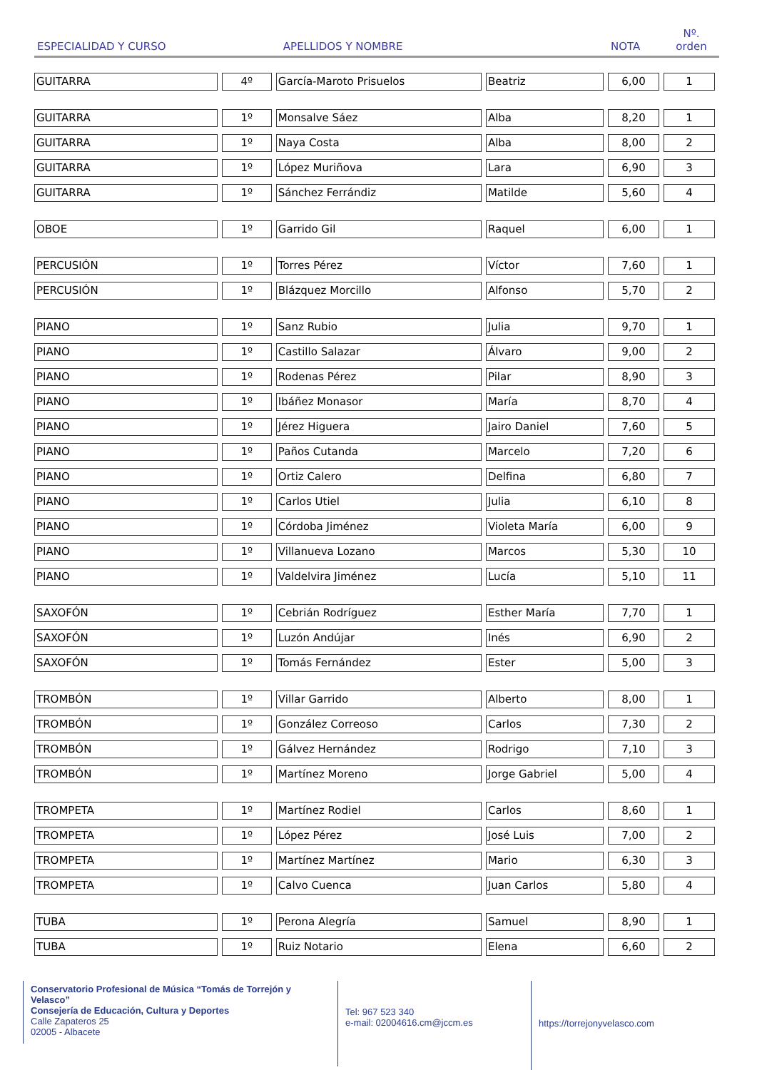| ESPECIALIDAD Y CURSO | | APELLIDOS Y NOMBRE | | NOTA | Nº. orden |
| --- | --- | --- | --- | --- | --- |
| GUITARRA | 4º | García-Maroto Prisuelos | Beatriz | 6,00 | 1 |
| GUITARRA | 1º | Monsalve Sáez | Alba | 8,20 | 1 |
| GUITARRA | 1º | Naya Costa | Alba | 8,00 | 2 |
| GUITARRA | 1º | López Muriñova | Lara | 6,90 | 3 |
| GUITARRA | 1º | Sánchez Ferrándiz | Matilde | 5,60 | 4 |
| OBOE | 1º | Garrido Gil | Raquel | 6,00 | 1 |
| PERCUSIÓN | 1º | Torres Pérez | Víctor | 7,60 | 1 |
| PERCUSIÓN | 1º | Blázquez Morcillo | Alfonso | 5,70 | 2 |
| PIANO | 1º | Sanz Rubio | Julia | 9,70 | 1 |
| PIANO | 1º | Castillo Salazar | Álvaro | 9,00 | 2 |
| PIANO | 1º | Rodenas Pérez | Pilar | 8,90 | 3 |
| PIANO | 1º | Ibáñez Monasor | María | 8,70 | 4 |
| PIANO | 1º | Jérez Higuera | Jairo Daniel | 7,60 | 5 |
| PIANO | 1º | Paños Cutanda | Marcelo | 7,20 | 6 |
| PIANO | 1º | Ortiz Calero | Delfina | 6,80 | 7 |
| PIANO | 1º | Carlos Utiel | Julia | 6,10 | 8 |
| PIANO | 1º | Córdoba Jiménez | Violeta María | 6,00 | 9 |
| PIANO | 1º | Villanueva Lozano | Marcos | 5,30 | 10 |
| PIANO | 1º | Valdelvira Jiménez | Lucía | 5,10 | 11 |
| SAXOFÓN | 1º | Cebrián Rodríguez | Esther María | 7,70 | 1 |
| SAXOFÓN | 1º | Luzón Andújar | Inés | 6,90 | 2 |
| SAXOFÓN | 1º | Tomás Fernández | Ester | 5,00 | 3 |
| TROMBÓN | 1º | Villar Garrido | Alberto | 8,00 | 1 |
| TROMBÓN | 1º | González Correoso | Carlos | 7,30 | 2 |
| TROMBÓN | 1º | Gálvez Hernández | Rodrigo | 7,10 | 3 |
| TROMBÓN | 1º | Martínez Moreno | Jorge Gabriel | 5,00 | 4 |
| TROMPETA | 1º | Martínez Rodiel | Carlos | 8,60 | 1 |
| TROMPETA | 1º | López Pérez | José Luis | 7,00 | 2 |
| TROMPETA | 1º | Martínez Martínez | Mario | 6,30 | 3 |
| TROMPETA | 1º | Calvo Cuenca | Juan Carlos | 5,80 | 4 |
| TUBA | 1º | Perona Alegría | Samuel | 8,90 | 1 |
| TUBA | 1º | Ruiz Notario | Elena | 6,60 | 2 |
Conservatorio Profesional de Música “Tomás de Torrejón y Velasco”
Consejería de Educación, Cultura y Deportes
Calle Zapateros 25
02005 - Albacete
Tel: 967 523 340
e-mail: 02004616.cm@jccm.es
https://torrejonyvelasco.com